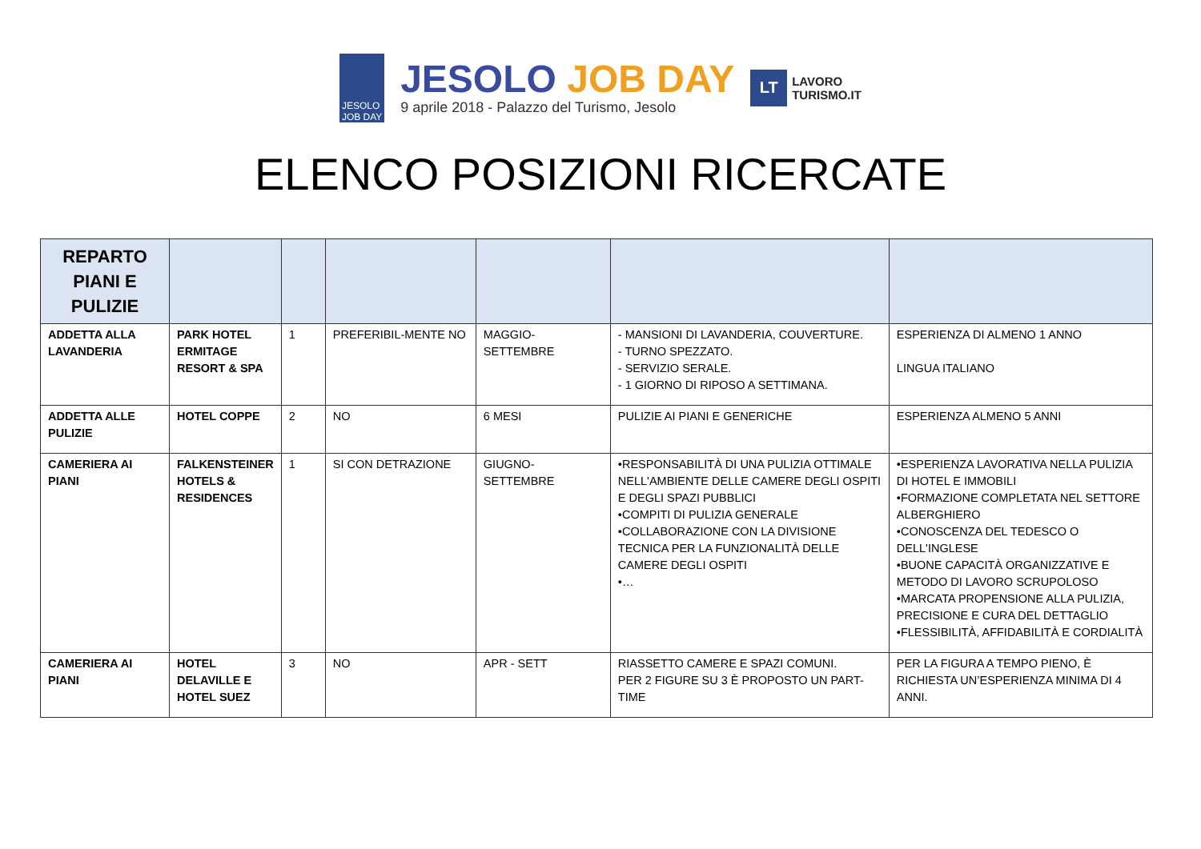JESOLO
JOB DAY
JESOLO JOB DAY
9 aprile 2018 - Palazzo del Turismo, Jesolo
LT
LAVORO
TURISMO.IT
ELENCO POSIZIONI RICERCATE
| REPARTO PIANI E PULIZIE | | | | | | |
| --- | --- | --- | --- | --- | --- | --- |
| ADDETTA ALLA LAVANDERIA | PARK HOTEL ERMITAGE RESORT & SPA | 1 | PREFERIBIL-MENTE NO | MAGGIO-SETTEMBRE | - MANSIONI DI LAVANDERIA, COUVERTURE. - TURNO SPEZZATO. - SERVIZIO SERALE. - 1 GIORNO DI RIPOSO A SETTIMANA. | ESPERIENZA DI ALMENO 1 ANNO LINGUA ITALIANO |
| ADDETTA ALLE PULIZIE | HOTEL COPPE | 2 | NO | 6 MESI | PULIZIE AI PIANI E GENERICHE | ESPERIENZA ALMENO 5 ANNI |
| CAMERIERA AI PIANI | FALKENSTEINER HOTELS & RESIDENCES | 1 | SI CON DETRAZIONE | GIUGNO-SETTEMBRE | •RESPONSABILITÀ DI UNA PULIZIA OTTIMALE NELL'AMBIENTE DELLE CAMERE DEGLI OSPITI E DEGLI SPAZI PUBBLICI •COMPITI DI PULIZIA GENERALE •COLLABORAZIONE CON LA DIVISIONE TECNICA PER LA FUNZIONALITÀ DELLE CAMERE DEGLI OSPITI •… | •ESPERIENZA LAVORATIVA NELLA PULIZIA DI HOTEL E IMMOBILI •FORMAZIONE COMPLETATA NEL SETTORE ALBERGHIERO •CONOSCENZA DEL TEDESCO O DELL'INGLESE •BUONE CAPACITÀ ORGANIZZATIVE E METODO DI LAVORO SCRUPOLOSO •MARCATA PROPENSIONE ALLA PULIZIA, PRECISIONE E CURA DEL DETTAGLIO •FLESSIBILITÀ, AFFIDABILITÀ E CORDIALITÀ |
| CAMERIERA AI PIANI | HOTEL DELAVILLE E HOTEL SUEZ | 3 | NO | APR - SETT | RIASSETTO CAMERE E SPAZI COMUNI. PER 2 FIGURE SU 3 È PROPOSTO UN PART-TIME | PER LA FIGURA A TEMPO PIENO, È RICHIESTA UN’ESPERIENZA MINIMA DI 4 ANNI. |